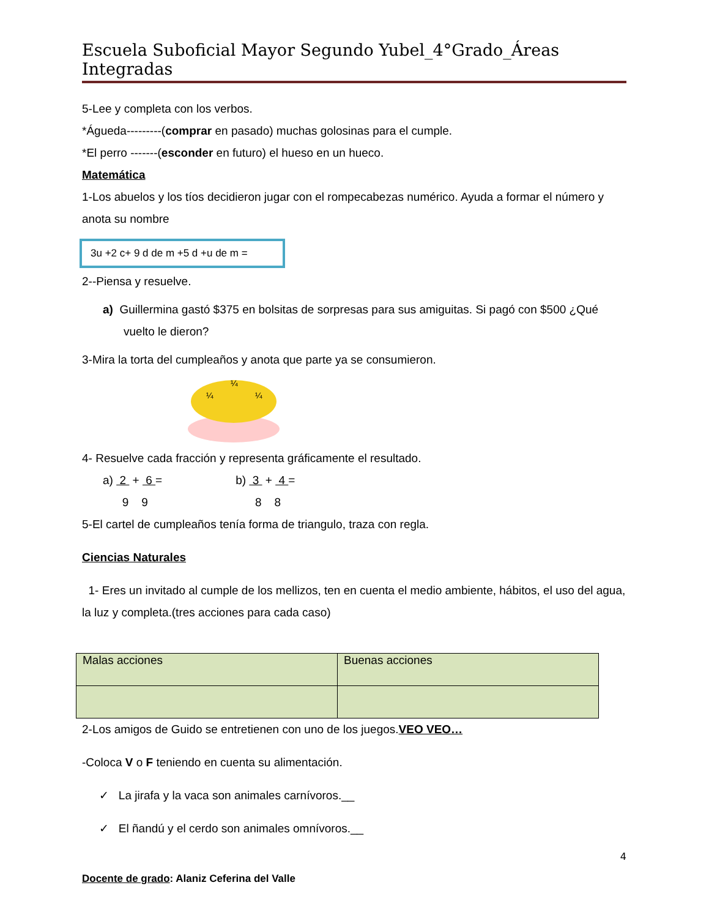Escuela Suboficial Mayor Segundo Yubel_4°Grado_Áreas Integradas
5-Lee y completa con los verbos.
*Águeda---------(comprar en pasado) muchas golosinas para el cumple.
*El perro -------(esconder en futuro) el hueso en un hueco.
Matemática
1-Los abuelos y los tíos decidieron jugar con el rompecabezas numérico. Ayuda a formar el número y anota su nombre
3u +2 c+ 9 d de m +5 d +u de m =
2--Piensa y resuelve.
a) Guillermina gastó $375 en bolsitas de sorpresas para sus amiguitas. Si pagó con $500 ¿Qué vuelto le dieron?
3-Mira la torta del cumpleaños y anota que parte ya se consumieron.
¼
¼
¼
4- Resuelve cada fracción y representa gráficamente el resultado.
a) 2 + 6 =
9 9
b) 3 + 4 =
8 8
5-El cartel de cumpleaños tenía forma de triangulo, traza con regla.
Ciencias Naturales
1- Eres un invitado al cumple de los mellizos, ten en cuenta el medio ambiente, hábitos, el uso del agua, la luz y completa.(tres acciones para cada caso)
| Malas acciones | Buenas acciones |
2-Los amigos de Guido se entretienen con uno de los juegos.VEO VEO…
-Coloca V o F teniendo en cuenta su alimentación.
✓ La jirafa y la vaca son animales carnívoros.__
✓ El ñandú y el cerdo son animales omnívoros.__
4
Docente de grado: Alaniz Ceferina del Valle